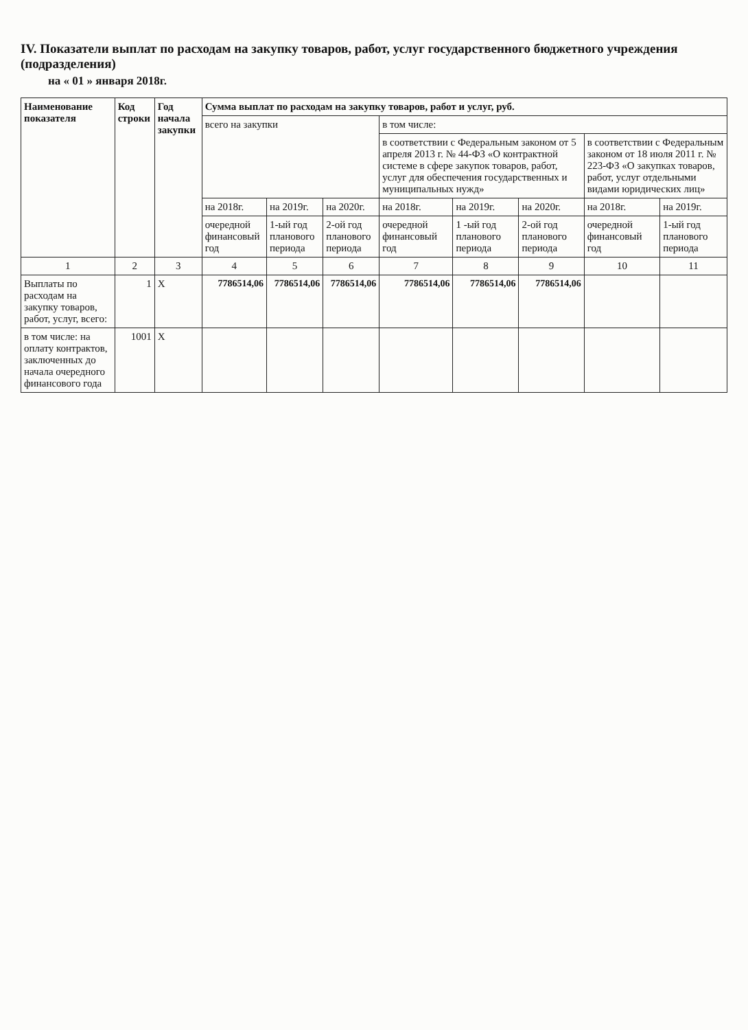IV. Показатели выплат по расходам на закупку товаров, работ, услуг государственного бюджетного учреждения (подразделения)
на « 01 » января 2018г.
| Наименование показателя | Код строки | Год начала закупки | Сумма выплат по расходам на закупку товаров, работ и услуг, руб. | | | | | | | |
| --- | --- | --- | --- | --- | --- | --- | --- | --- | --- | --- |
| | | | всего на закупки | | | в том числе: | | | | |
| | | | | | | в соответствии с Федеральным законом от 5 апреля 2013 г. № 44-ФЗ «О контрактной системе в сфере закупок товаров, работ, услуг для обеспечения государственных и муниципальных нужд» | | | в соответствии с Федеральным законом от 18 июля 2011 г. № 223-ФЗ «О закупках товаров, работ, услуг отдельными видами юридических лиц» | |
| | | | на 2018г. | на 2019г. | на 2020г. | на 2018г. | на 2019г. | на 2020г. | на 2018г. | на 2019г. |
| | | | очередной финансовый год | 1-ый год планового периода | 2-ой год планового периода | очередной финансовый год | 1 -ый год планового периода | 2-ой год планового периода | очередной финансовый год | 1-ый год планового периода |
| 1 | 2 | 3 | 4 | 5 | 6 | 7 | 8 | 9 | 10 | 11 |
| Выплаты по расходам на закупку товаров, работ, услуг, всего: | 1 | X | 7786514,06 | 7786514,06 | 7786514,06 | 7786514,06 | 7786514,06 | 7786514,06 | | |
| в том числе: на оплату контрактов, заключенных до начала очередного финансового года | 1001 | X | | | | | | | | |